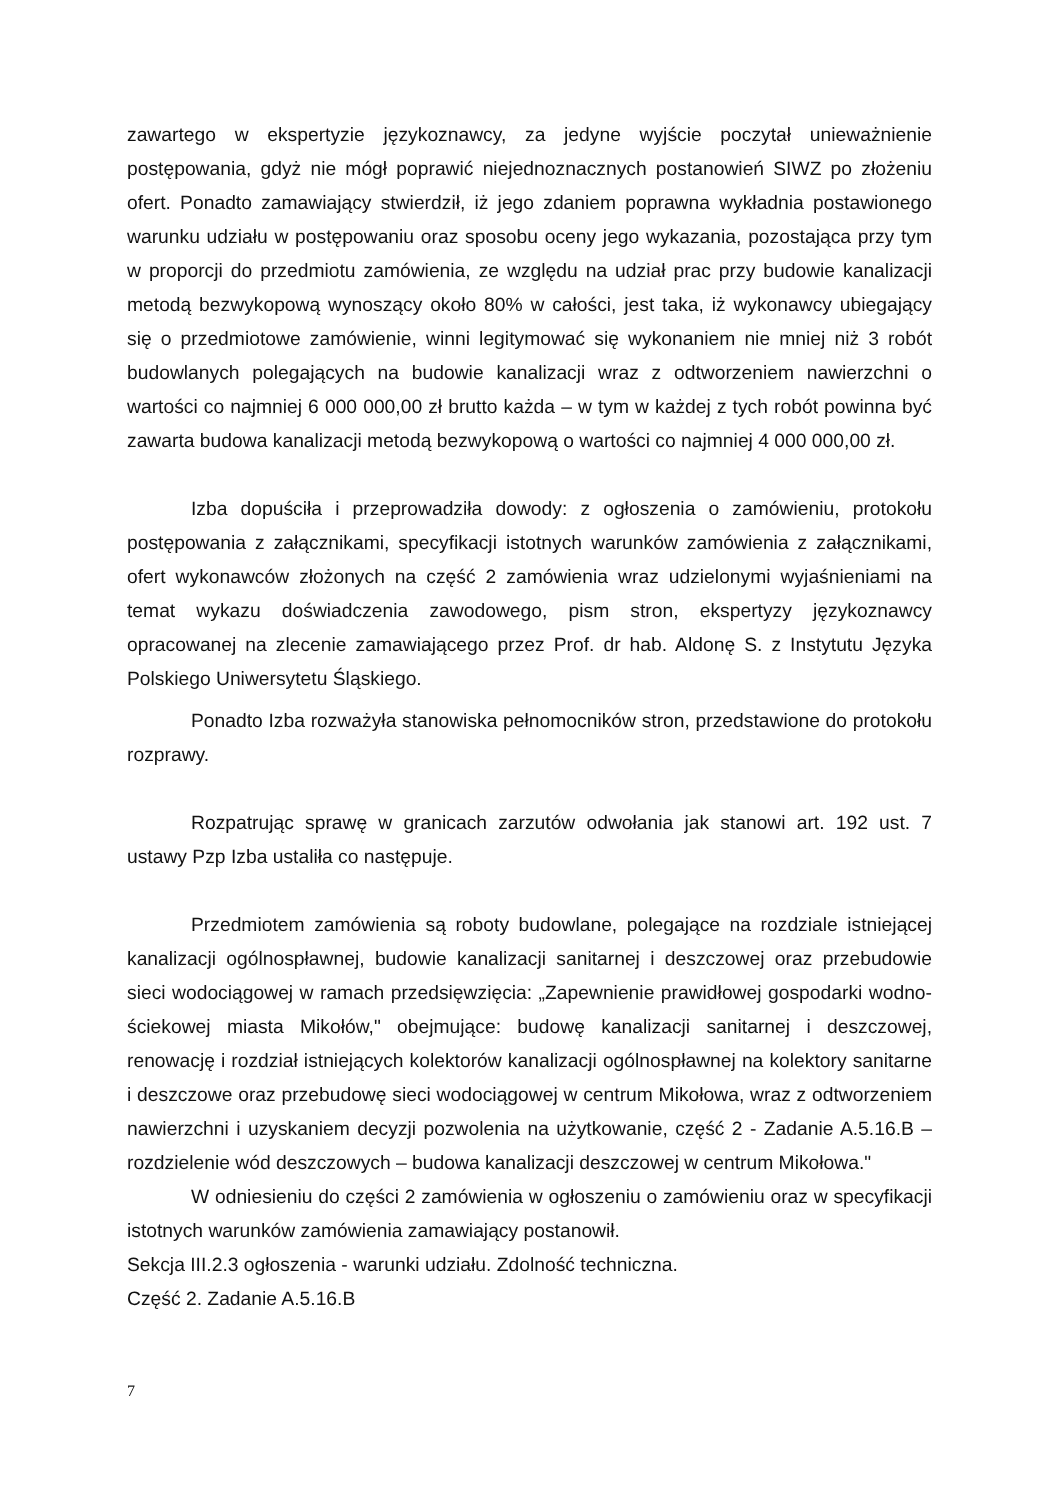zawartego w ekspertyzie językoznawcy, za jedyne wyjście poczytał unieważnienie postępowania, gdyż nie mógł poprawić niejednoznacznych postanowień SIWZ po złożeniu ofert. Ponadto zamawiający stwierdził, iż jego zdaniem poprawna wykładnia postawionego warunku udziału w postępowaniu oraz sposobu oceny jego wykazania, pozostająca przy tym w proporcji do przedmiotu zamówienia, ze względu na udział prac przy budowie kanalizacji metodą bezwykopową wynoszący około 80% w całości, jest taka, iż wykonawcy ubiegający się o przedmiotowe zamówienie, winni legitymować się wykonaniem nie mniej niż 3 robót budowlanych polegających na budowie kanalizacji wraz z odtworzeniem nawierzchni o wartości co najmniej 6 000 000,00 zł brutto każda – w tym w każdej z tych robót powinna być zawarta budowa kanalizacji metodą bezwykopową o wartości co najmniej 4 000 000,00 zł.
Izba dopuściła i przeprowadziła dowody: z ogłoszenia o zamówieniu, protokołu postępowania z załącznikami, specyfikacji istotnych warunków zamówienia z załącznikami, ofert wykonawców złożonych na część 2 zamówienia wraz udzielonymi wyjaśnieniami na temat wykazu doświadczenia zawodowego, pism stron, ekspertyzy językoznawcy opracowanej na zlecenie zamawiającego przez Prof. dr hab. Aldonę S. z Instytutu Języka Polskiego Uniwersytetu Śląskiego.
Ponadto Izba rozważyła stanowiska pełnomocników stron, przedstawione do protokołu rozprawy.
Rozpatrując sprawę w granicach zarzutów odwołania jak stanowi art. 192 ust. 7 ustawy Pzp Izba ustaliła co następuje.
Przedmiotem zamówienia są roboty budowlane, polegające na rozdziale istniejącej kanalizacji ogólnospławnej, budowie kanalizacji sanitarnej i deszczowej oraz przebudowie sieci wodociągowej w ramach przedsięwzięcia: „Zapewnienie prawidłowej gospodarki wodno-ściekowej miasta Mikołów," obejmujące: budowę kanalizacji sanitarnej i deszczowej, renowację i rozdział istniejących kolektorów kanalizacji ogólnospławnej na kolektory sanitarne i deszczowe oraz przebudowę sieci wodociągowej w centrum Mikołowa, wraz z odtworzeniem nawierzchni i uzyskaniem decyzji pozwolenia na użytkowanie, część 2 - Zadanie A.5.16.B – rozdzielenie wód deszczowych – budowa kanalizacji deszczowej w centrum Mikołowa."
W odniesieniu do części 2 zamówienia w ogłoszeniu o zamówieniu oraz w specyfikacji istotnych warunków zamówienia zamawiający postanowił.
Sekcja III.2.3 ogłoszenia - warunki udziału. Zdolność techniczna.
Część 2. Zadanie A.5.16.B
7